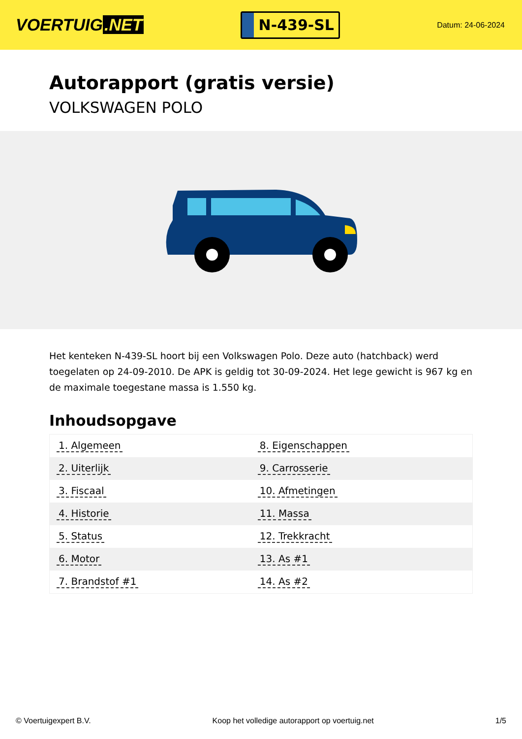VOERTUIG.NET
N-439-SL
Datum: 24-06-2024
Autorapport (gratis versie)
VOLKSWAGEN POLO
Het kenteken N-439-SL hoort bij een Volkswagen Polo. Deze auto (hatchback) werd toegelaten op 24-09-2010. De APK is geldig tot 30-09-2024. Het lege gewicht is 967 kg en de maximale toegestane massa is 1.550 kg.
Inhoudsopgave
| 1. Algemeen | 8. Eigenschappen |
| 2. Uiterlijk | 9. Carrosserie |
| 3. Fiscaal | 10. Afmetingen |
| 4. Historie | 11. Massa |
| 5. Status | 12. Trekkracht |
| 6. Motor | 13. As #1 |
| 7. Brandstof #1 | 14. As #2 |
© Voertuigexpert B.V. Koop het volledige autorapport op voertuig.net 1/5